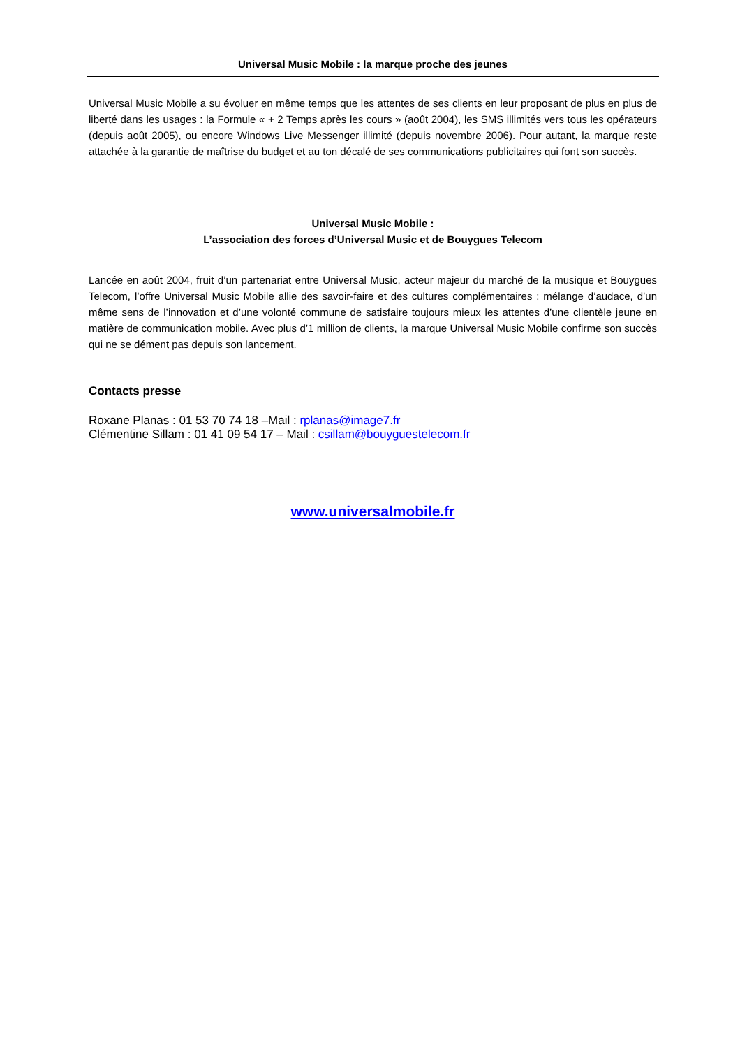Universal Music Mobile : la marque proche des jeunes
Universal Music Mobile a su évoluer en même temps que les attentes de ses clients en leur proposant de plus en plus de liberté dans les usages : la Formule « + 2 Temps après les cours » (août 2004), les SMS illimités vers tous les opérateurs (depuis août 2005), ou encore Windows Live Messenger illimité (depuis novembre 2006). Pour autant, la marque reste attachée à la garantie de maîtrise du budget et au ton décalé de ses communications publicitaires qui font son succès.
Universal Music Mobile :
L’association des forces d’Universal Music et de Bouygues Telecom
Lancée en août 2004, fruit d’un partenariat entre Universal Music, acteur majeur du marché de la musique et Bouygues Telecom, l’offre Universal Music Mobile allie des savoir-faire et des cultures complémentaires : mélange d’audace, d’un même sens de l’innovation et d’une volonté commune de satisfaire toujours mieux les attentes d’une clientèle jeune en matière de communication mobile. Avec plus d’1 million de clients, la marque Universal Music Mobile confirme son succès qui ne se dément pas depuis son lancement.
Contacts presse
Roxane Planas : 01 53 70 74 18 –Mail : rplanas@image7.fr
Clémentine Sillam : 01 41 09 54 17 – Mail : csillam@bouyguestelecom.fr
www.universalmobile.fr